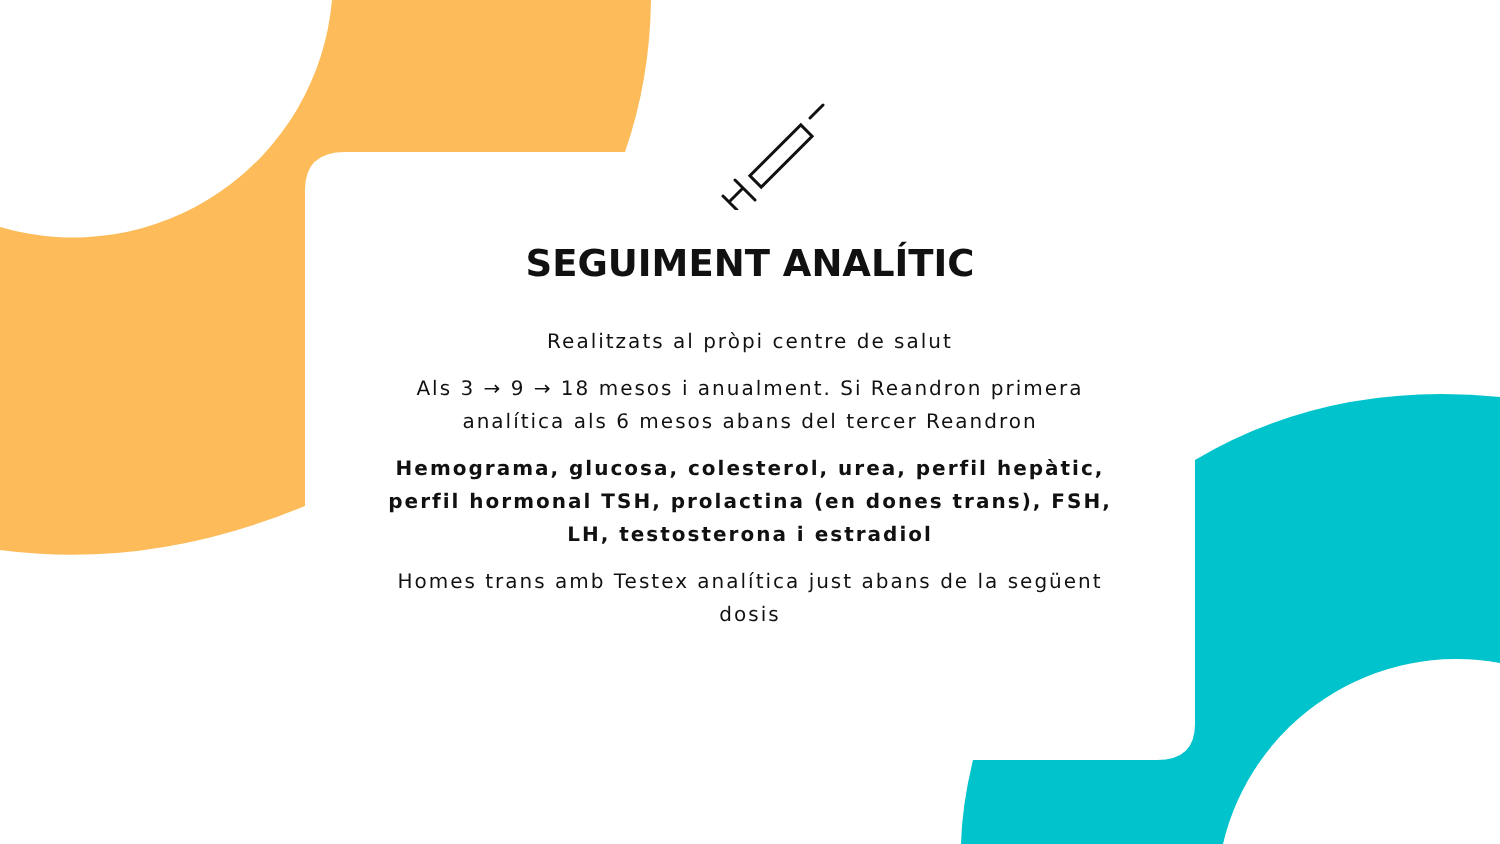SEGUIMENT ANALÍTIC
Realitzats al pròpi centre de salut
Als 3 → 9 → 18 mesos i anualment. Si Reandron primera analítica als 6 mesos abans del tercer Reandron
Hemograma, glucosa, colesterol, urea, perfil hepàtic, perfil hormonal TSH, prolactina (en dones trans), FSH, LH, testosterona i estradiol
Homes trans amb Testex analítica just abans de la següent dosis